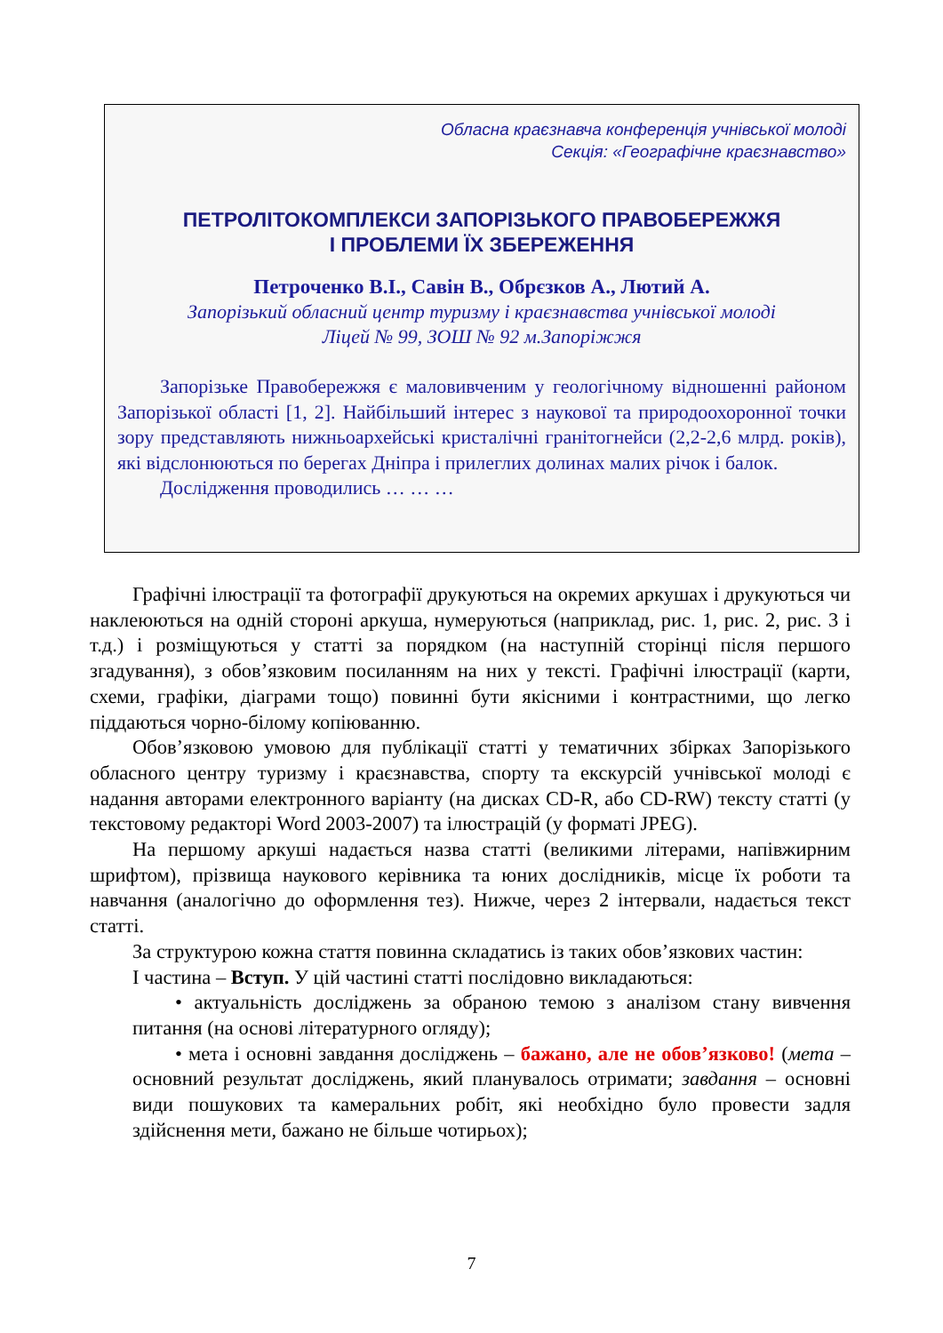Обласна краєзнавча конференція учнівської молоді
Секція: «Географічне краєзнавство»
ПЕТРОЛІТОКОМПЛЕКСИ ЗАПОРІЗЬКОГО ПРАВОБЕРЕЖЖЯ
І ПРОБЛЕМИ ЇХ ЗБЕРЕЖЕННЯ
Петроченко В.І., Савін В., Обрєзков А., Лютий А.
Запорізький обласний центр туризму і краєзнавства учнівської молоді
Ліцей № 99, ЗОШ № 92 м.Запоріжжя
Запорізьке Правобережжя є маловивченим у геологічному відношенні районом Запорізької області [1, 2]. Найбільший інтерес з наукової та природоохоронної точки зору представляють нижньоархейські кристалічні гранітогнейси (2,2-2,6 млрд. років), які відслонюються по берегах Дніпра і прилеглих долинах малих річок і балок.
Дослідження проводились … … …
Графічні ілюстрації та фотографії друкуються на окремих аркушах і друкуються чи наклеюються на одній стороні аркуша, нумеруються (наприклад, рис. 1, рис. 2, рис. 3 і т.д.) і розміщуються у статті за порядком (на наступній сторінці після першого згадування), з обов’язковим посиланням на них у тексті. Графічні ілюстрації (карти, схеми, графіки, діаграми тощо) повинні бути якісними і контрастними, що легко піддаються чорно-білому копіюванню.
Обов’язковою умовою для публікації статті у тематичних збірках Запорізького обласного центру туризму і краєзнавства, спорту та екскурсій учнівської молоді є надання авторами електронного варіанту (на дисках CD-R, або CD-RW) тексту статті (у текстовому редакторі Word 2003-2007) та ілюстрацій (у форматі JPEG).
На першому аркуші надається назва статті (великими літерами, напівжирним шрифтом), прізвища наукового керівника та юних дослідників, місце їх роботи та навчання (аналогічно до оформлення тез). Нижче, через 2 інтервали, надається текст статті.
За структурою кожна стаття повинна складатись із таких обов’язкових частин:
І частина – Вступ. У цій частині статті послідовно викладаються:
• актуальність досліджень за обраною темою з аналізом стану вивчення питання (на основі літературного огляду);
• мета і основні завдання досліджень – бажано, але не обов’язково! (мета – основний результат досліджень, який планувалось отримати; завдання – основні види пошукових та камеральних робіт, які необхідно було провести задля здійснення мети, бажано не більше чотирьох);
7